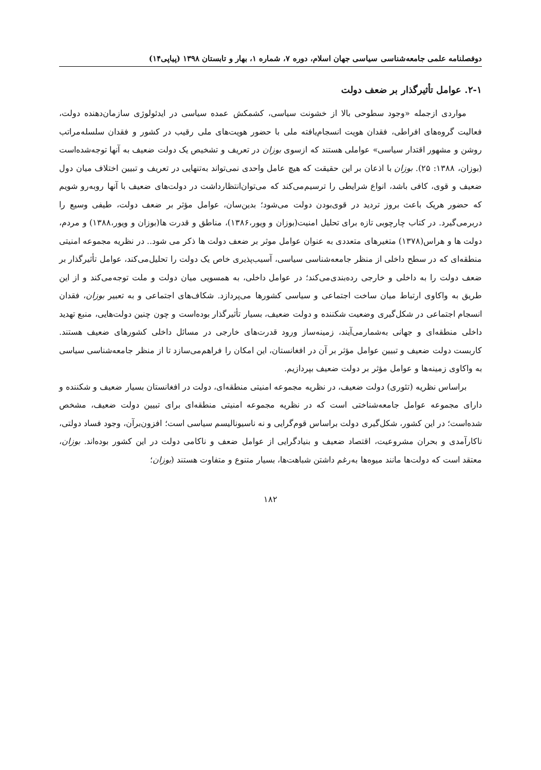دوفصلنامه علمی جامعه‌شناسی سیاسی جهان اسلام، دوره ۷، شماره ۱، بهار و تابستان ۱۳۹۸ (پیاپی۱۴)
۲-۱. عوامل تأثیرگذار بر ضعف دولت
مواردی ازجمله «وجود سطوحی بالا از خشونت سیاسی، کشمکش عمده سیاسی در ایدئولوژی سازمان‌دهنده دولت، فعالیت گروه‌های افراطی، فقدان هویت انسجام‌یافته ملی با حضور هویت‌های ملی رقیب در کشور و فقدان سلسله‌مراتب روشن و مشهور اقتدار سیاسی» عواملی هستند که ازسوی بوزان در تعریف و تشخیص یک دولت ضعیف به آنها توجه‌شده‌است (بوزان، ۱۳۸۸: ۲۵). بوزان با اذعان بر این حقیقت که هیچ عامل واحدی نمی‌تواند به‌تنهایی در تعریف و تبیین اختلاف میان دول ضعیف و قوی، کافی باشد، انواع شرایطی را ترسیم‌می‌کند که می‌توان‌انتظارداشت در دولت‌های ضعیف با آنها روبه‌رو شویم که حضور هریک باعث بروز تردید در قوی‌بودن دولت می‌شود؛ بدین‌سان، عوامل مؤثر بر ضعف دولت، طیفی وسیع را دربرمی‌گیرد. در کتاب چارچوبی تازه برای تحلیل امنیت(بوزان و ویور،۱۳۸۶)، مناطق و قدرت ها(بوزان و ویور،۱۳۸۸) و مردم، دولت ها و هراس(۱۳۷۸) متغیرهای متعددی به عنوان عوامل موثر بر ضعف دولت ها ذکر می شود.. در نظریه مجموعه امنیتی منطقه‌ای که در سطح داخلی از منظر جامعه‌شناسی سیاسی، آسیب‌پذیری خاص یک دولت را تحلیل‌می‌کند، عوامل تأثیرگذار بر ضعف دولت را به داخلی و خارجی رده‌بندی‌می‌کند؛ در عوامل داخلی، به همسویی میان دولت و ملت توجه‌می‌کند و از این طریق به واکاوی ارتباط میان ساخت اجتماعی و سیاسی کشورها می‌پردازد. شکاف‌های اجتماعی و به تعبیر بوزان، فقدان انسجام اجتماعی در شکل‌گیری وضعیت شکننده و دولت ضعیف، بسیار تأثیرگذار بوده‌است و چون چنین دولت‌هایی، منبع تهدید داخلی منطقه‌ای و جهانی به‌شمارمی‌آیند، زمینه‌ساز ورود قدرت‌های خارجی در مسائل داخلی کشورهای ضعیف هستند. کاربست دولت ضعیف و تبیین عوامل مؤثر بر آن در افغانستان، این امکان را فراهم‌می‌سازد تا از منظر جامعه‌شناسی سیاسی به واکاوی زمینه‌ها و عوامل مؤثر بر دولت ضعیف بپردازیم.
براساس نظریه (تئوری) دولت ضعیف، در نظریه مجموعه امنیتی منطقه‌ای، دولت در افغانستان بسیار ضعیف و شکننده و دارای مجموعه عوامل جامعه‌شناختی است که در نظریه مجموعه امنیتی منطقه‌ای برای تبیین دولت ضعیف، مشخص شده‌است؛ در این کشور، شکل‌گیری دولت براساس قوم‌گرایی و نه ناسیونالیسم سیاسی است؛ افزون‌برآن، وجود فساد دولتی، ناکارآمدی و بحران مشروعیت، اقتصاد ضعیف و بنیادگرایی از عوامل ضعف و ناکامی دولت در این کشور بوده‌اند. بوزان، معتقد است که دولت‌ها مانند میوه‌ها به‌رغم داشتن شباهت‌ها، بسیار متنوع و متفاوت هستند (بوزان؛
۱۸۲